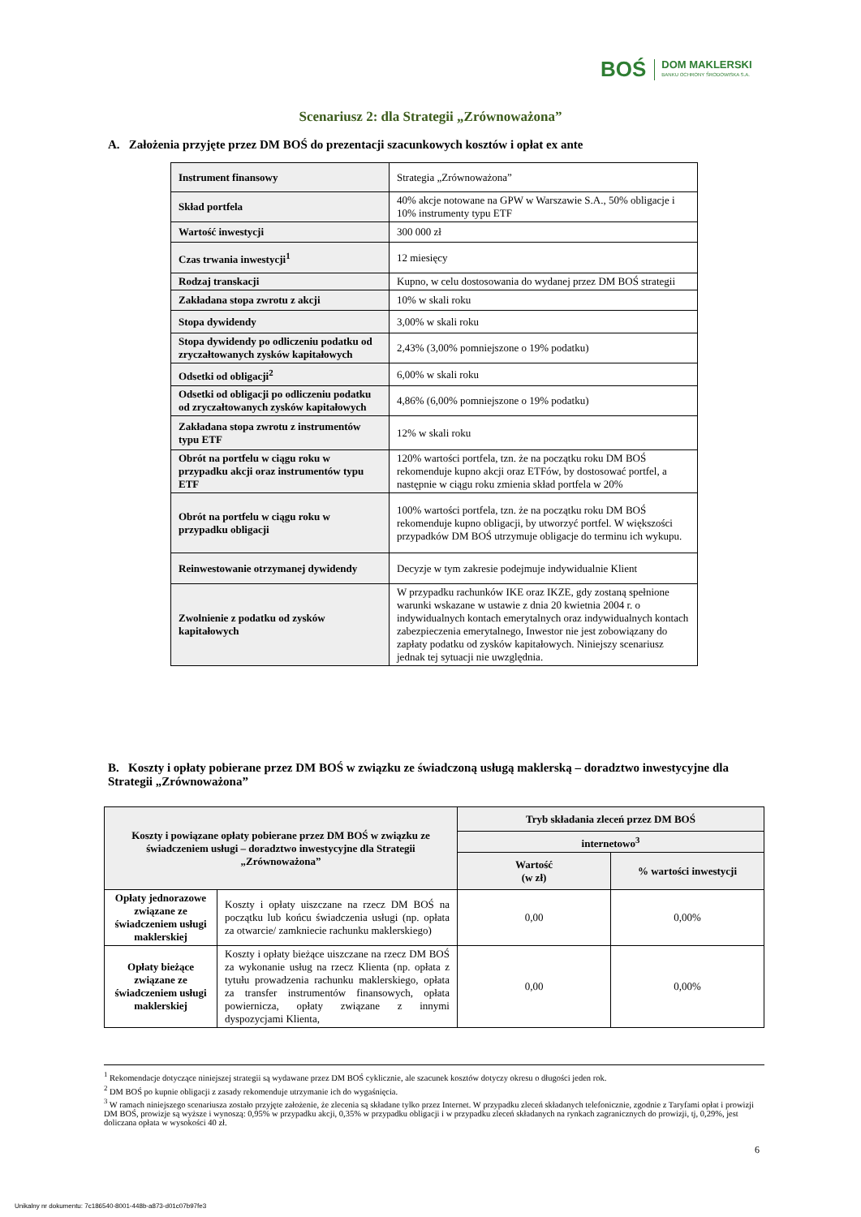BOŚ DOM MAKLERSKI
BANKU OCHRONY ŚRODOWISKA S.A.
Scenariusz 2: dla Strategii „Zrównoważona”
A. Założenia przyjęte przez DM BOŚ do prezentacji szacunkowych kosztów i opłat ex ante
| Instrument finansowy | Strategia „Zrównoważona” |
| Skład portfela | 40% akcje notowane na GPW w Warszawie S.A., 50% obligacje i 10% instrumenty typu ETF |
| Wartość inwestycji | 300 000 zł |
| Czas trwania inwestycji<sup>1</sup> | 12 miesięcy |
| Rodzaj transkacji | Kupno, w celu dostosowania do wydanej przez DM BOŚ strategii |
| Zakładana stopa zwrotu z akcji | 10% w skali roku |
| Stopa dywidendy | 3,00% w skali roku |
| Stopa dywidendy po odliczeniu podatku od zryczałtowanych zysków kapitałowych | 2,43% (3,00% pomniejszone o 19% podatku) |
| Odsetki od obligacji<sup>2</sup> | 6,00% w skali roku |
| Odsetki od obligacji po odliczeniu podatku od zryczałtowanych zysków kapitałowych | 4,86% (6,00% pomniejszone o 19% podatku) |
| Zakładana stopa zwrotu z instrumentów typu ETF | 12% w skali roku |
| Obrót na portfelu w ciągu roku w przypadku akcji oraz instrumentów typu ETF | 120% wartości portfela, tzn. że na początku roku DM BOŚ rekomenduje kupno akcji oraz ETFów, by dostosować portfel, a następnie w ciągu roku zmienia skład portfela w 20% |
| Obrót na portfelu w ciągu roku w przypadku obligacji | 100% wartości portfela, tzn. że na początku roku DM BOŚ rekomenduje kupno obligacji, by utworzyć portfel. W większości przypadków DM BOŚ utrzymuje obligacje do terminu ich wykupu. |
| Reinwestowanie otrzymanej dywidendy | Decyzje w tym zakresie podejmuje indywidualnie Klient |
| Zwolnienie z podatku od zysków kapitałowych | W przypadku rachunków IKE oraz IKZE, gdy zostaną spełnione warunki wskazane w ustawie z dnia 20 kwietnia 2004 r. o indywidualnych kontach emerytalnych oraz indywidualnych kontach zabezpieczenia emerytalnego, Inwestor nie jest zobowiązany do zapłaty podatku od zysków kapitałowych. Niniejszy scenariusz jednak tej sytuacji nie uwzględnia. |
B. Koszty i opłaty pobierane przez DM BOŚ w związku ze świadczoną usługą maklerską – doradztwo inwestycyjne dla Strategii „Zrównoważona”
| Koszty i powiązane opłaty pobierane przez DM BOŚ w związku ze świadczeniem usługi – doradztwo inwestycyjne dla Strategii „Zrównoważona” | | Tryb składania zleceń przez DM BOŚ | |
| --- | --- | --- | --- |
| | | internetowo<sup>3</sup> | |
| | | Wartość (w zł) | % wartości inwestycji |
| Opłaty jednorazowe związane ze świadczeniem usługi maklerskiej | Koszty i opłaty uiszczane na rzecz DM BOŚ na początku lub końcu świadczenia usługi (np. opłata za otwarcie/ zamkniecie rachunku maklerskiego) | 0,00 | 0,00% |
| Opłaty bieżące związane ze świadczeniem usługi maklerskiej | Koszty i opłaty bieżące uiszczane na rzecz DM BOŚ za wykonanie usług na rzecz Klienta (np. opłata z tytułu prowadzenia rachunku maklerskiego, opłata za transfer instrumentów finansowych, opłata powiernicza, opłaty związane z innymi dyspozycjami Klienta, | 0,00 | 0,00% |
<sup>1</sup> Rekomendacje dotyczące niniejszej strategii są wydawane przez DM BOŚ cyklicznie, ale szacunek kosztów dotyczy okresu o długości jeden rok.
<sup>2</sup> DM BOŚ po kupnie obligacji z zasady rekomenduje utrzymanie ich do wygaśnięcia.
<sup>3</sup> W ramach niniejszego scenariusza zostało przyjęte założenie, że zlecenia są składane tylko przez Internet. W przypadku zleceń składanych telefonicznie, zgodnie z Taryfami opłat i prowizji DM BOŚ, prowizje są wyższe i wynoszą: 0,95% w przypadku akcji, 0,35% w przypadku obligacji i w przypadku zleceń składanych na rynkach zagranicznych do prowizji, tj, 0,29%, jest doliczana opłata w wysokości 40 zł.
6
Unikalny nr dokumentu: 7c186540-8001-448b-a873-d01c07b97fe3